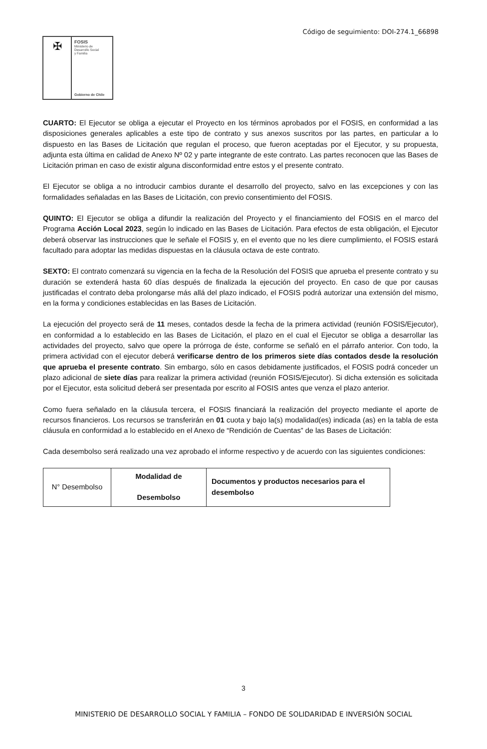Código de seguimiento: DOI-274.1_66898
✠
FOSIS
Ministerio de
Desarrollo Social
y Familia
Gobierno de Chile
CUARTO: El Ejecutor se obliga a ejecutar el Proyecto en los términos aprobados por el FOSIS, en conformidad a las disposiciones generales aplicables a este tipo de contrato y sus anexos suscritos por las partes, en particular a lo dispuesto en las Bases de Licitación que regulan el proceso, que fueron aceptadas por el Ejecutor, y su propuesta, adjunta esta última en calidad de Anexo Nº 02 y parte integrante de este contrato. Las partes reconocen que las Bases de Licitación priman en caso de existir alguna disconformidad entre estos y el presente contrato.
El Ejecutor se obliga a no introducir cambios durante el desarrollo del proyecto, salvo en las excepciones y con las formalidades señaladas en las Bases de Licitación, con previo consentimiento del FOSIS.
QUINTO: El Ejecutor se obliga a difundir la realización del Proyecto y el financiamiento del FOSIS en el marco del Programa Acción Local 2023, según lo indicado en las Bases de Licitación. Para efectos de esta obligación, el Ejecutor deberá observar las instrucciones que le señale el FOSIS y, en el evento que no les diere cumplimiento, el FOSIS estará facultado para adoptar las medidas dispuestas en la cláusula octava de este contrato.
SEXTO: El contrato comenzará su vigencia en la fecha de la Resolución del FOSIS que aprueba el presente contrato y su duración se extenderá hasta 60 días después de finalizada la ejecución del proyecto. En caso de que por causas justificadas el contrato deba prolongarse más allá del plazo indicado, el FOSIS podrá autorizar una extensión del mismo, en la forma y condiciones establecidas en las Bases de Licitación.
La ejecución del proyecto será de 11 meses, contados desde la fecha de la primera actividad (reunión FOSIS/Ejecutor), en conformidad a lo establecido en las Bases de Licitación, el plazo en el cual el Ejecutor se obliga a desarrollar las actividades del proyecto, salvo que opere la prórroga de éste, conforme se señaló en el párrafo anterior. Con todo, la primera actividad con el ejecutor deberá verificarse dentro de los primeros siete días contados desde la resolución que aprueba el presente contrato. Sin embargo, sólo en casos debidamente justificados, el FOSIS podrá conceder un plazo adicional de siete días para realizar la primera actividad (reunión FOSIS/Ejecutor). Si dicha extensión es solicitada por el Ejecutor, esta solicitud deberá ser presentada por escrito al FOSIS antes que venza el plazo anterior.
Como fuera señalado en la cláusula tercera, el FOSIS financiará la realización del proyecto mediante el aporte de recursos financieros. Los recursos se transferirán en 01 cuota y bajo la(s) modalidad(es) indicada (as) en la tabla de esta cláusula en conformidad a lo establecido en el Anexo de “Rendición de Cuentas” de las Bases de Licitación:
Cada desembolso será realizado una vez aprobado el informe respectivo y de acuerdo con las siguientes condiciones:
| N° Desembolso | Modalidad de Desembolso | Documentos y productos necesarios para el desembolso |
3
MINISTERIO DE DESARROLLO SOCIAL Y FAMILIA – FONDO DE SOLIDARIDAD E INVERSIÓN SOCIAL